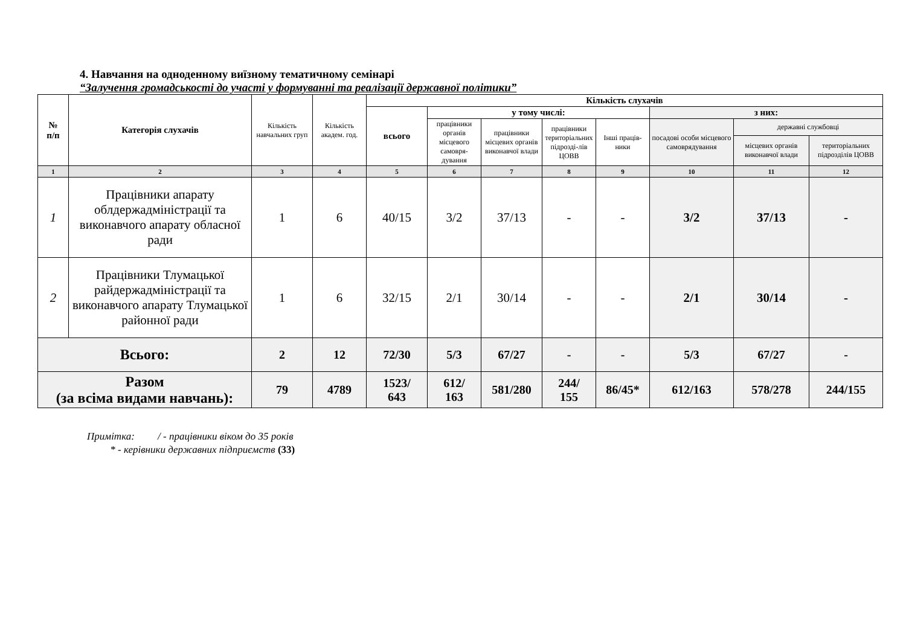4. Навчання на одноденному виїзному тематичному семінарі
“Залучення громадськості до участі у формуванні та реалізації державної політики”
| № п/п | Категорія слухачів | Кількість навчальних груп | Кількість академ. год. | Кількість слухачів | | | | | | | |
| --- | --- | --- | --- | --- | --- | --- | --- | --- | --- | --- | --- |
| | | | | всього | у тому числі: | | | | з них: | | |
| | | | | | працівники органів місцевого самовря-дування | працівники місцевих органів виконавчої влади | працівники територіальних підрозді-лів ЦОВВ | Інші праців-ники | посадові особи місцевого самоврядування | державні службовці | |
| | | | | | | | | | | місцевих органів виконавчої влади | територіальних підрозділів ЦОВВ |
| 1 | 2 | 3 | 4 | 5 | 6 | 7 | 8 | 9 | 10 | 11 | 12 |
| 1 | Працівники апарату облдержадміністрації та виконавчого апарату обласної ради | 1 | 6 | 40/15 | 3/2 | 37/13 | - | - | 3/2 | 37/13 | - |
| 2 | Працівники Тлумацької райдержадміністрації та виконавчого апарату Тлумацької районної ради | 1 | 6 | 32/15 | 2/1 | 30/14 | - | - | 2/1 | 30/14 | - |
| Всього: | | 2 | 12 | 72/30 | 5/3 | 67/27 | - | - | 5/3 | 67/27 | - |
| Разом (за всіма видами навчань): | | 79 | 4789 | 1523/ 643 | 612/ 163 | 581/280 | 244/ 155 | 86/45* | 612/163 | 578/278 | 244/155 |
Примітка: / - працівники віком до 35 років
* - керівники державних підприємств (33)